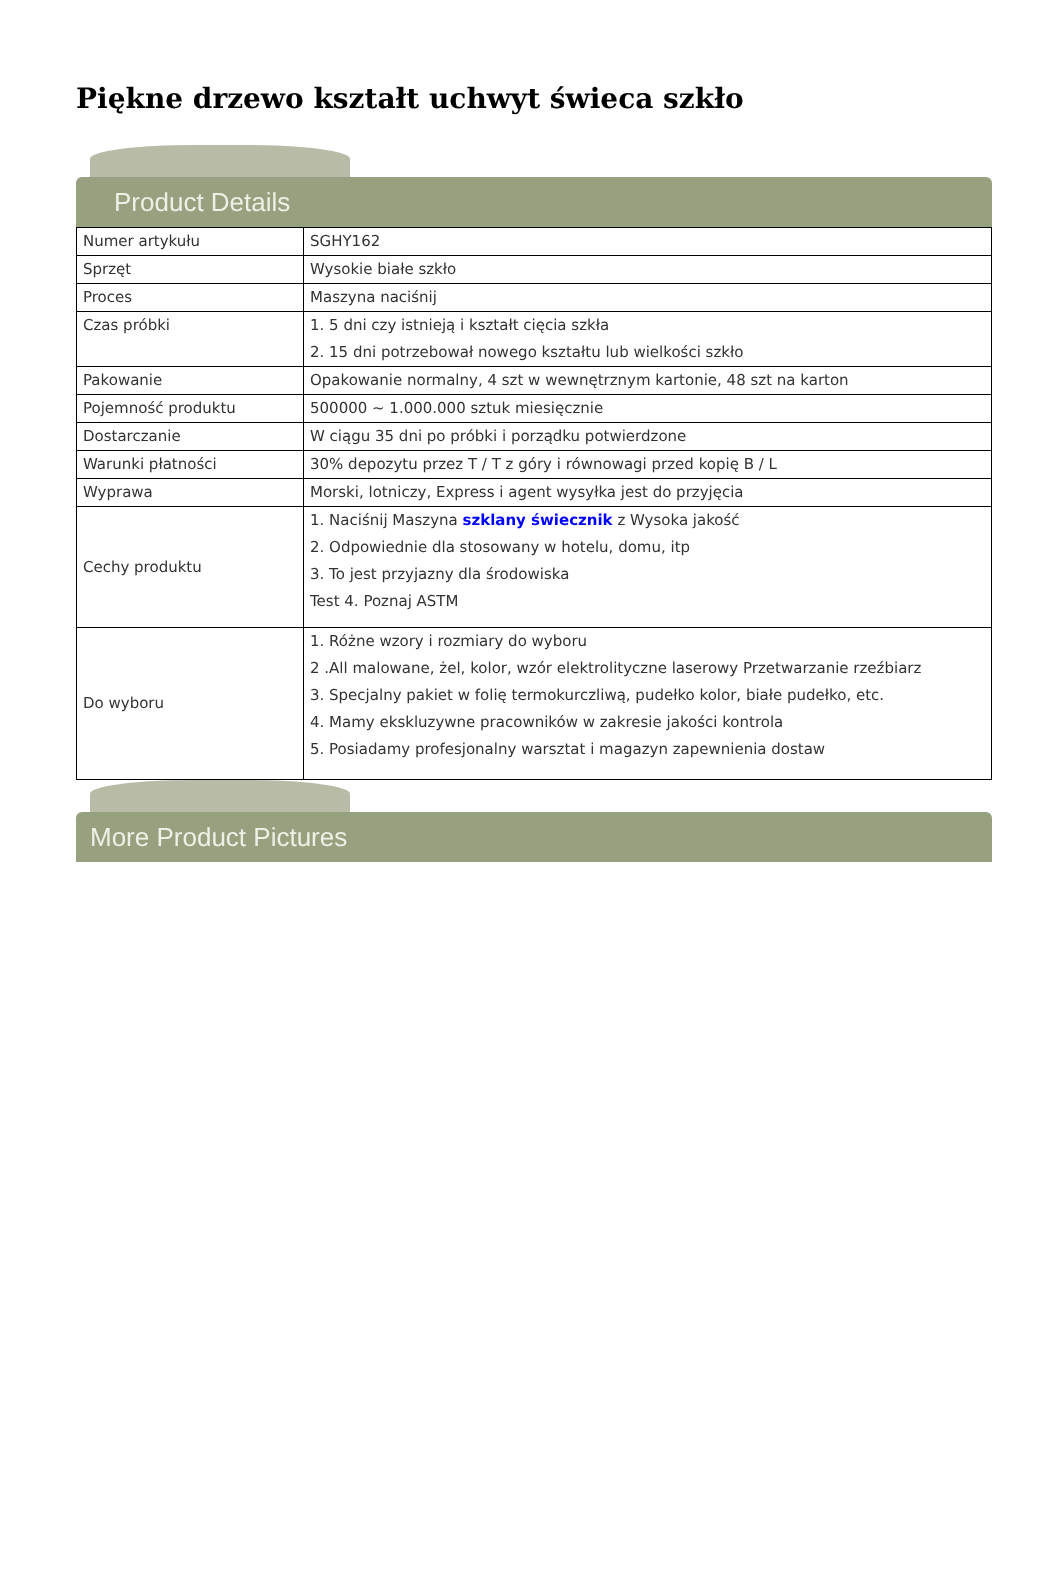Piękne drzewo kształt uchwyt świeca szkło
Product Details
| Numer artykułu | SGHY162 |
| Sprzęt | Wysokie białe szkło |
| Proces | Maszyna naciśnij |
| Czas próbki | 1. 5 dni czy istnieją i kształt cięcia szkła 2. 15 dni potrzebował nowego kształtu lub wielkości szkło |
| Pakowanie | Opakowanie normalny, 4 szt w wewnętrznym kartonie, 48 szt na karton |
| Pojemność produktu | 500000 ~ 1.000.000 sztuk miesięcznie |
| Dostarczanie | W ciągu 35 dni po próbki i porządku potwierdzone |
| Warunki płatności | 30% depozytu przez T / T z góry i równowagi przed kopię B / L |
| Wyprawa | Morski, lotniczy, Express i agent wysyłka jest do przyjęcia |
| Cechy produktu | 1. Naciśnij Maszyna szklany świecznik z Wysoka jakość 2. Odpowiednie dla stosowany w hotelu, domu, itp 3. To jest przyjazny dla środowiska Test 4. Poznaj ASTM |
| Do wyboru | 1. Różne wzory i rozmiary do wyboru 2 .All malowane, żel, kolor, wzór elektrolityczne laserowy Przetwarzanie rzeźbiarz 3. Specjalny pakiet w folię termokurczliwą, pudełko kolor, białe pudełko, etc. 4. Mamy ekskluzywne pracowników w zakresie jakości kontrola 5. Posiadamy profesjonalny warsztat i magazyn zapewnienia dostaw |
More Product Pictures